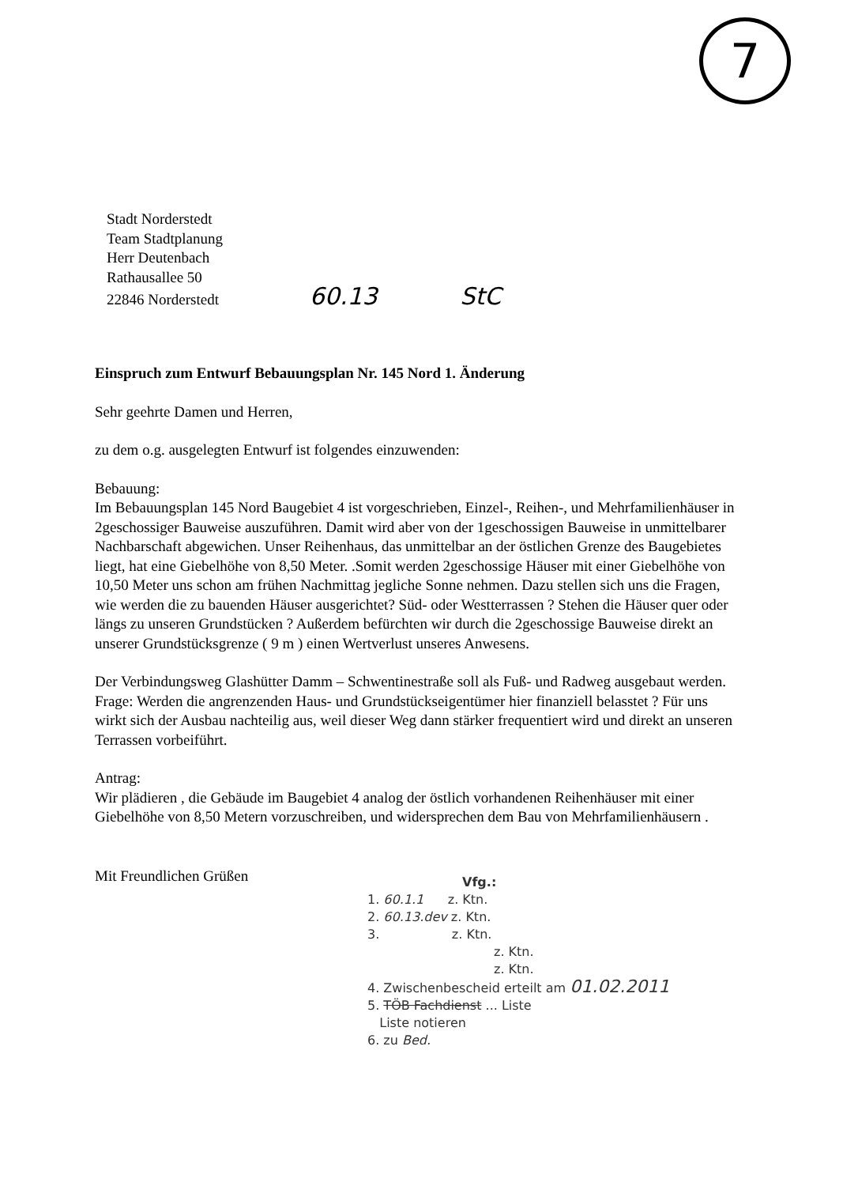7
Stadt Norderstedt
Team Stadtplanung
Herr Deutenbach
Rathausallee 50
22846 Norderstedt 60.13 StC
Einspruch zum Entwurf Bebauungsplan Nr. 145 Nord 1. Änderung
Sehr geehrte Damen und Herren,
zu dem o.g. ausgelegten Entwurf ist folgendes einzuwenden:
Bebauung:
Im Bebauungsplan 145 Nord Baugebiet 4 ist vorgeschrieben, Einzel-, Reihen-, und Mehrfamilienhäuser in 2geschossiger Bauweise auszuführen. Damit wird aber von der 1geschossigen Bauweise in unmittelbarer Nachbarschaft abgewichen. Unser Reihenhaus, das unmittelbar an der östlichen Grenze des Baugebietes liegt, hat eine Giebelhöhe von 8,50 Meter. .Somit werden 2geschossige Häuser mit einer Giebelhöhe von 10,50 Meter uns schon am frühen Nachmittag jegliche Sonne nehmen. Dazu stellen sich uns die Fragen, wie werden die zu bauenden Häuser ausgerichtet? Süd- oder Westterrassen ? Stehen die Häuser quer oder längs zu unseren Grundstücken ? Außerdem befürchten wir durch die 2geschossige Bauweise direkt an unserer Grundstücksgrenze ( 9 m ) einen Wertverlust unseres Anwesens.
Der Verbindungsweg Glashütter Damm – Schwentinestraße soll als Fuß- und Radweg ausgebaut werden. Frage: Werden die angrenzenden Haus- und Grundstückseigentümer hier finanziell belasstet ? Für uns wirkt sich der Ausbau nachteilig aus, weil dieser Weg dann stärker frequentiert wird und direkt an unseren Terrassen vorbeiführt.
Antrag:
Wir plädieren , die Gebäude im Baugebiet 4 analog der östlich vorhandenen Reihenhäuser mit einer Giebelhöhe von 8,50 Metern vorzuschreiben, und widersprechen dem Bau von Mehrfamilienhäusern .
Mit Freundlichen Grüßen
Vfg.:
1. 60.1.1 z. Ktn.
2. 60.13.dev z. Ktn.
3. z. Ktn.
z. Ktn.
z. Ktn.
4. Zwischenbescheid erteilt am 01.02.2011
5. TÖB Fachdienst ... Liste
Liste notieren
6. zu Bed.